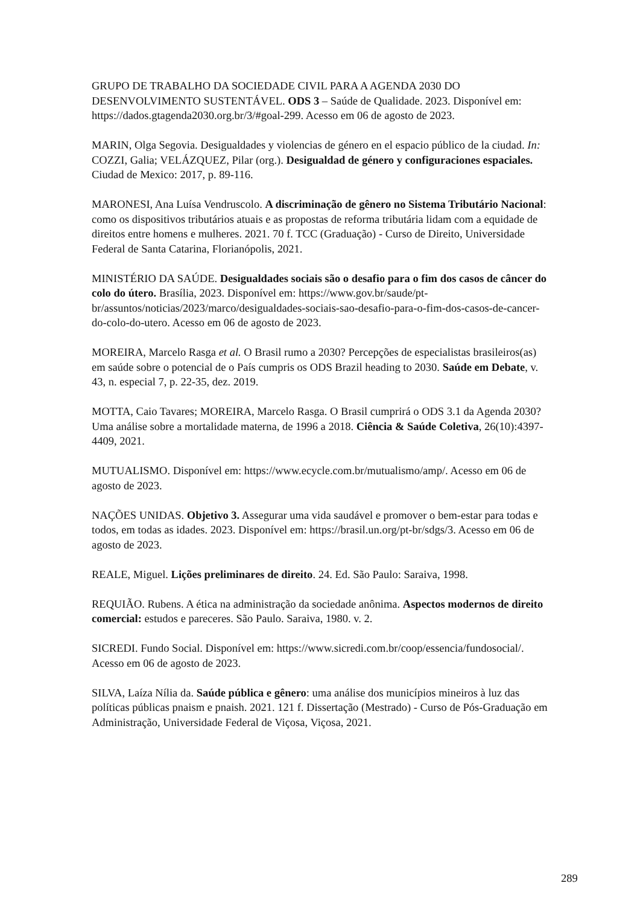GRUPO DE TRABALHO DA SOCIEDADE CIVIL PARA A AGENDA 2030 DO DESENVOLVIMENTO SUSTENTÁVEL. ODS 3 – Saúde de Qualidade. 2023. Disponível em: https://dados.gtagenda2030.org.br/3/#goal-299. Acesso em 06 de agosto de 2023.
MARIN, Olga Segovia. Desigualdades y violencias de género en el espacio público de la ciudad. In: COZZI, Galia; VELÁZQUEZ, Pilar (org.). Desigualdad de género y configuraciones espaciales. Ciudad de Mexico: 2017, p. 89-116.
MARONESI, Ana Luísa Vendruscolo. A discriminação de gênero no Sistema Tributário Nacional: como os dispositivos tributários atuais e as propostas de reforma tributária lidam com a equidade de direitos entre homens e mulheres. 2021. 70 f. TCC (Graduação) - Curso de Direito, Universidade Federal de Santa Catarina, Florianópolis, 2021.
MINISTÉRIO DA SAÚDE. Desigualdades sociais são o desafio para o fim dos casos de câncer do colo do útero. Brasília, 2023. Disponível em: https://www.gov.br/saude/pt-br/assuntos/noticias/2023/marco/desigualdades-sociais-sao-desafio-para-o-fim-dos-casos-de-cancer-do-colo-do-utero. Acesso em 06 de agosto de 2023.
MOREIRA, Marcelo Rasga et al. O Brasil rumo a 2030? Percepções de especialistas brasileiros(as) em saúde sobre o potencial de o País cumpris os ODS Brazil heading to 2030. Saúde em Debate, v. 43, n. especial 7, p. 22-35, dez. 2019.
MOTTA, Caio Tavares; MOREIRA, Marcelo Rasga. O Brasil cumprirá o ODS 3.1 da Agenda 2030? Uma análise sobre a mortalidade materna, de 1996 a 2018. Ciência & Saúde Coletiva, 26(10):4397-4409, 2021.
MUTUALISMO. Disponível em: https://www.ecycle.com.br/mutualismo/amp/. Acesso em 06 de agosto de 2023.
NAÇÕES UNIDAS. Objetivo 3. Assegurar uma vida saudável e promover o bem-estar para todas e todos, em todas as idades. 2023. Disponível em: https://brasil.un.org/pt-br/sdgs/3. Acesso em 06 de agosto de 2023.
REALE, Miguel. Lições preliminares de direito. 24. Ed. São Paulo: Saraiva, 1998.
REQUIÃO. Rubens. A ética na administração da sociedade anônima. Aspectos modernos de direito comercial: estudos e pareceres. São Paulo. Saraiva, 1980. v. 2.
SICREDI. Fundo Social. Disponível em: https://www.sicredi.com.br/coop/essencia/fundosocial/. Acesso em 06 de agosto de 2023.
SILVA, Laíza Nília da. Saúde pública e gênero: uma análise dos municípios mineiros à luz das políticas públicas pnaism e pnaish. 2021. 121 f. Dissertação (Mestrado) - Curso de Pós-Graduação em Administração, Universidade Federal de Viçosa, Viçosa, 2021.
289